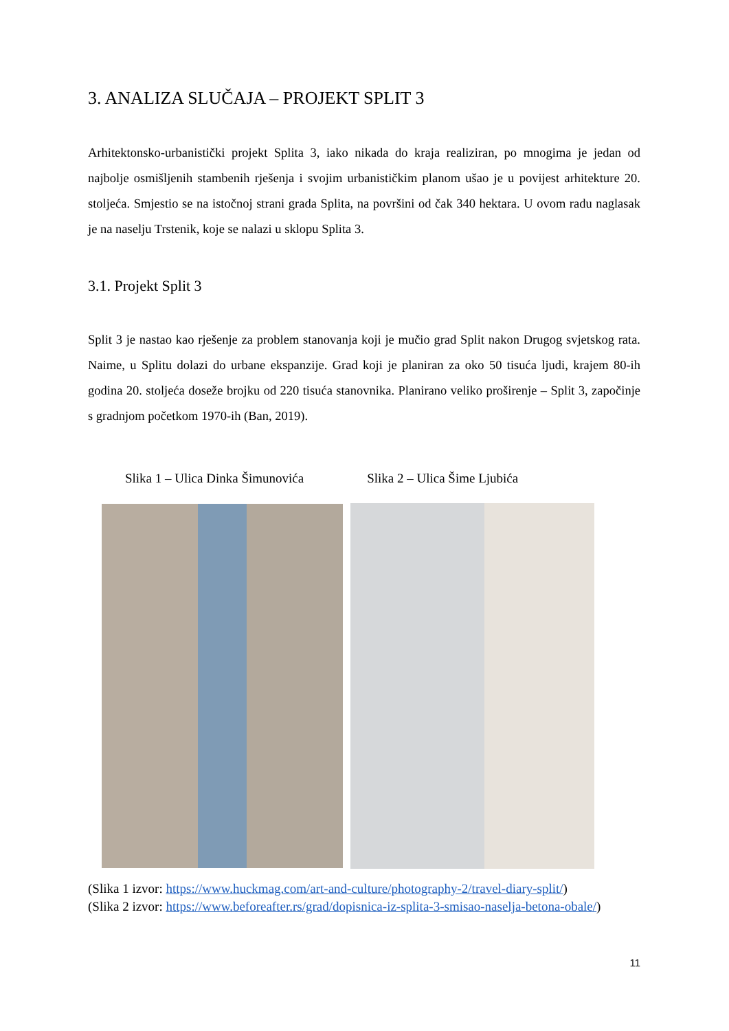3. ANALIZA SLUČAJA – PROJEKT SPLIT 3
Arhitektonsko-urbanistički projekt Splita 3, iako nikada do kraja realiziran, po mnogima je jedan od najbolje osmišljenih stambenih rješenja i svojim urbanističkim planom ušao je u povijest arhitekture 20. stoljeća. Smjestio se na istočnoj strani grada Splita, na površini od čak 340 hektara. U ovom radu naglasak je na naselju Trstenik, koje se nalazi u sklopu Splita 3.
3.1. Projekt Split 3
Split 3 je nastao kao rješenje za problem stanovanja koji je mučio grad Split nakon Drugog svjetskog rata. Naime, u Splitu dolazi do urbane ekspanzije. Grad koji je planiran za oko 50 tisuća ljudi, krajem 80-ih godina 20. stoljeća doseže brojku od 220 tisuća stanovnika. Planirano veliko proširenje – Split 3, započinje s gradnjom početkom 1970-ih (Ban, 2019).
Slika 1 – Ulica Dinka Šimunovića Slika 2 – Ulica Šime Ljubića
(Slika 1 izvor: https://www.huckmag.com/art-and-culture/photography-2/travel-diary-split/)
(Slika 2 izvor: https://www.beforeafter.rs/grad/dopisnica-iz-splita-3-smisao-naselja-betona-obale/)
11